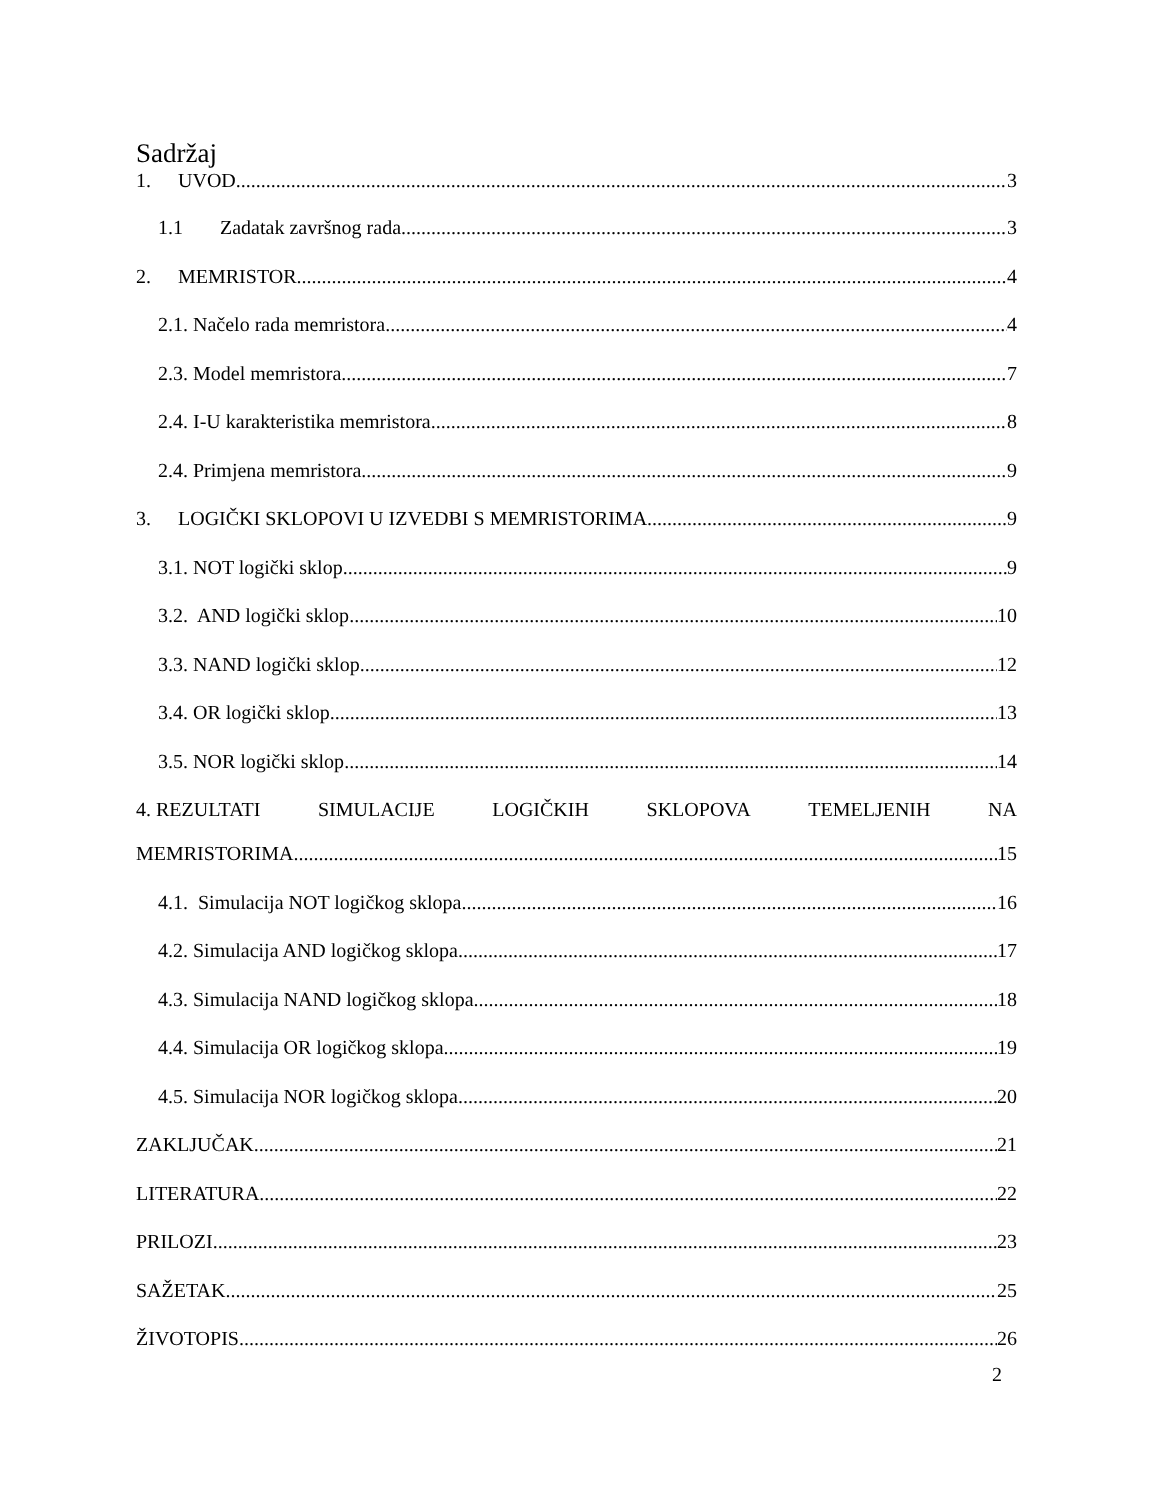Sadržaj
1. UVOD 3
1.1 Zadatak završnog rada 3
2. MEMRISTOR 4
2.1. Načelo rada memristora 4
2.3. Model memristora 7
2.4. I-U karakteristika memristora 8
2.4. Primjena memristora 9
3. LOGIČKI SKLOPOVI U IZVEDBI S MEMRISTORIMA 9
3.1. NOT logički sklop 9
3.2. AND logički sklop 10
3.3. NAND logički sklop 12
3.4. OR logički sklop 13
3.5. NOR logički sklop 14
4. REZULTATI SIMULACIJE LOGIČKIH SKLOPOVA TEMELJENIH NA
MEMRISTORIMA 15
4.1. Simulacija NOT logičkog sklopa 16
4.2. Simulacija AND logičkog sklopa 17
4.3. Simulacija NAND logičkog sklopa 18
4.4. Simulacija OR logičkog sklopa 19
4.5. Simulacija NOR logičkog sklopa 20
ZAKLJUČAK 21
LITERATURA 22
PRILOZI 23
SAŽETAK 25
ŽIVOTOPIS 26
2